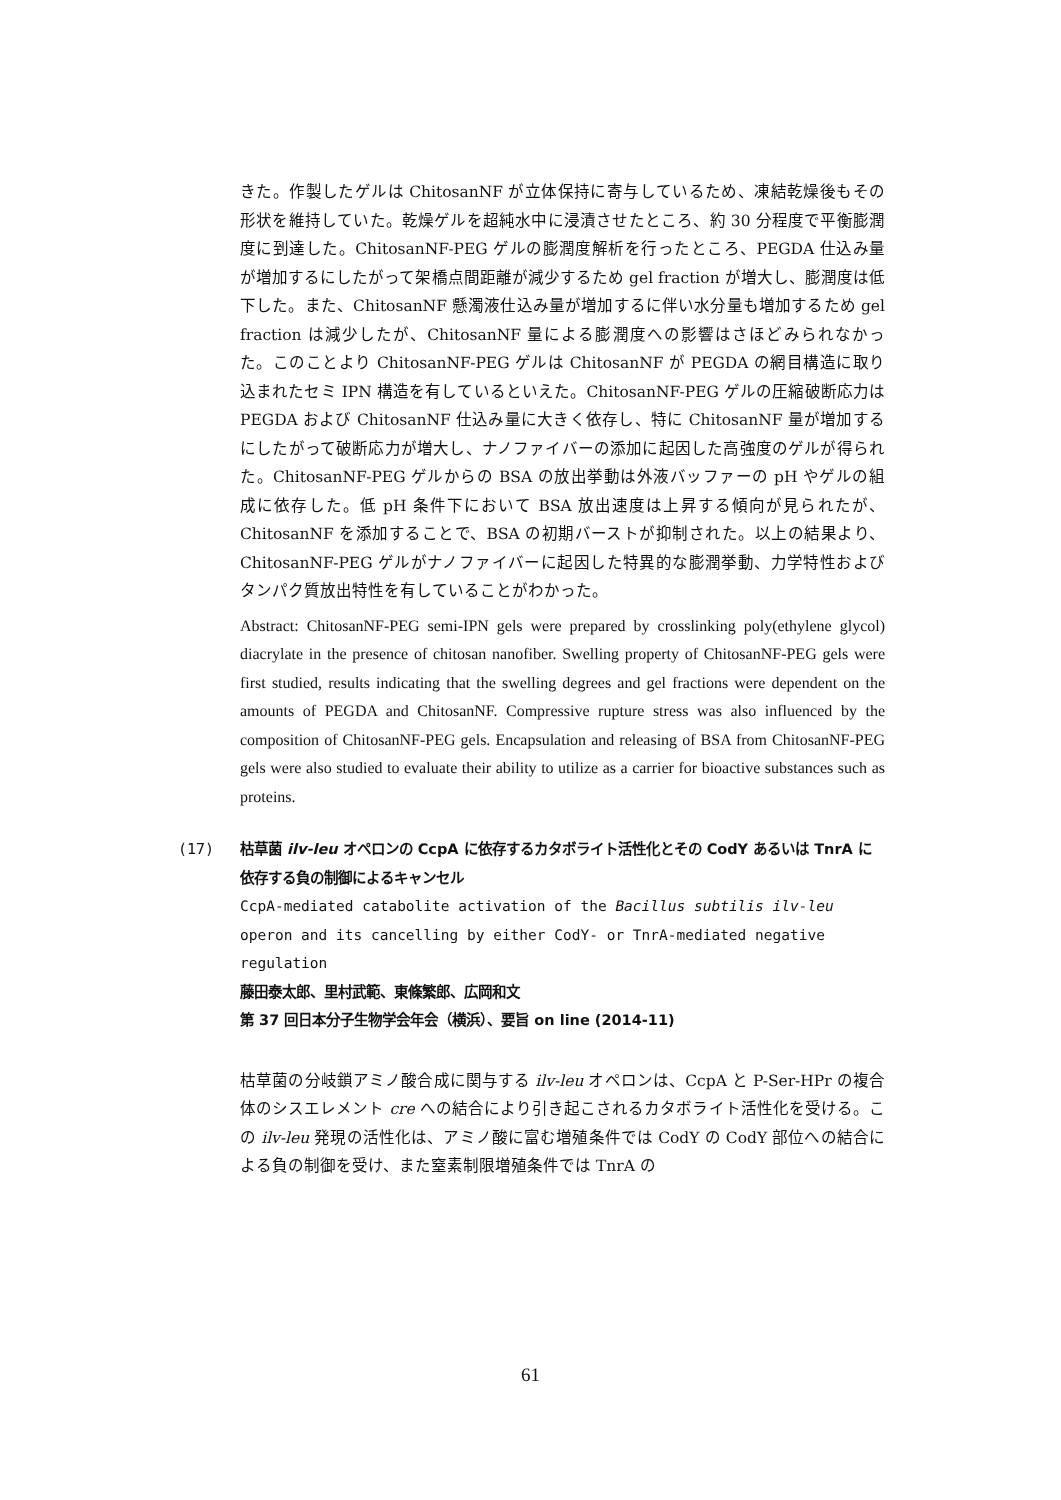きた。作製したゲルは ChitosanNF が立体保持に寄与しているため、凍結乾燥後もその形状を維持していた。乾燥ゲルを超純水中に浸漬させたところ、約 30 分程度で平衡膨潤度に到達した。ChitosanNF-PEG ゲルの膨潤度解析を行ったところ、PEGDA 仕込み量が増加するにしたがって架橋点間距離が減少するため gel fraction が増大し、膨潤度は低下した。また、ChitosanNF 懸濁液仕込み量が増加するに伴い水分量も増加するため gel fraction は減少したが、ChitosanNF 量による膨潤度への影響はさほどみられなかった。このことより ChitosanNF-PEG ゲルは ChitosanNF が PEGDA の網目構造に取り込まれたセミ IPN 構造を有しているといえた。ChitosanNF-PEG ゲルの圧縮破断応力は PEGDA および ChitosanNF 仕込み量に大きく依存し、特に ChitosanNF 量が増加するにしたがって破断応力が増大し、ナノファイバーの添加に起因した高強度のゲルが得られた。ChitosanNF-PEG ゲルからの BSA の放出挙動は外液バッファーの pH やゲルの組成に依存した。低 pH 条件下において BSA 放出速度は上昇する傾向が見られたが、ChitosanNF を添加することで、BSA の初期バーストが抑制された。以上の結果より、ChitosanNF-PEG ゲルがナノファイバーに起因した特異的な膨潤挙動、力学特性およびタンパク質放出特性を有していることがわかった。
Abstract: ChitosanNF-PEG semi-IPN gels were prepared by crosslinking poly(ethylene glycol) diacrylate in the presence of chitosan nanofiber. Swelling property of ChitosanNF-PEG gels were first studied, results indicating that the swelling degrees and gel fractions were dependent on the amounts of PEGDA and ChitosanNF. Compressive rupture stress was also influenced by the composition of ChitosanNF-PEG gels. Encapsulation and releasing of BSA from ChitosanNF-PEG gels were also studied to evaluate their ability to utilize as a carrier for bioactive substances such as proteins.
(17) 枯草菌 ilv-leu オペロンの CcpA に依存するカタボライト活性化とその CodY あるいは TnrA に依存する負の制御によるキャンセル
CcpA-mediated catabolite activation of the Bacillus subtilis ilv-leu operon and its cancelling by either CodY- or TnrA-mediated negative regulation
藤田泰太郎、里村武範、東條繁郎、広岡和文
第 37 回日本分子生物学会年会（横浜）、要旨 on line (2014-11)
枯草菌の分岐鎖アミノ酸合成に関与する ilv-leu オペロンは、CcpA と P-Ser-HPr の複合体のシスエレメント cre への結合により引き起こされるカタボライト活性化を受ける。この ilv-leu 発現の活性化は、アミノ酸に富む増殖条件では CodY の CodY 部位への結合による負の制御を受け、また窒素制限増殖条件では TnrA の
61